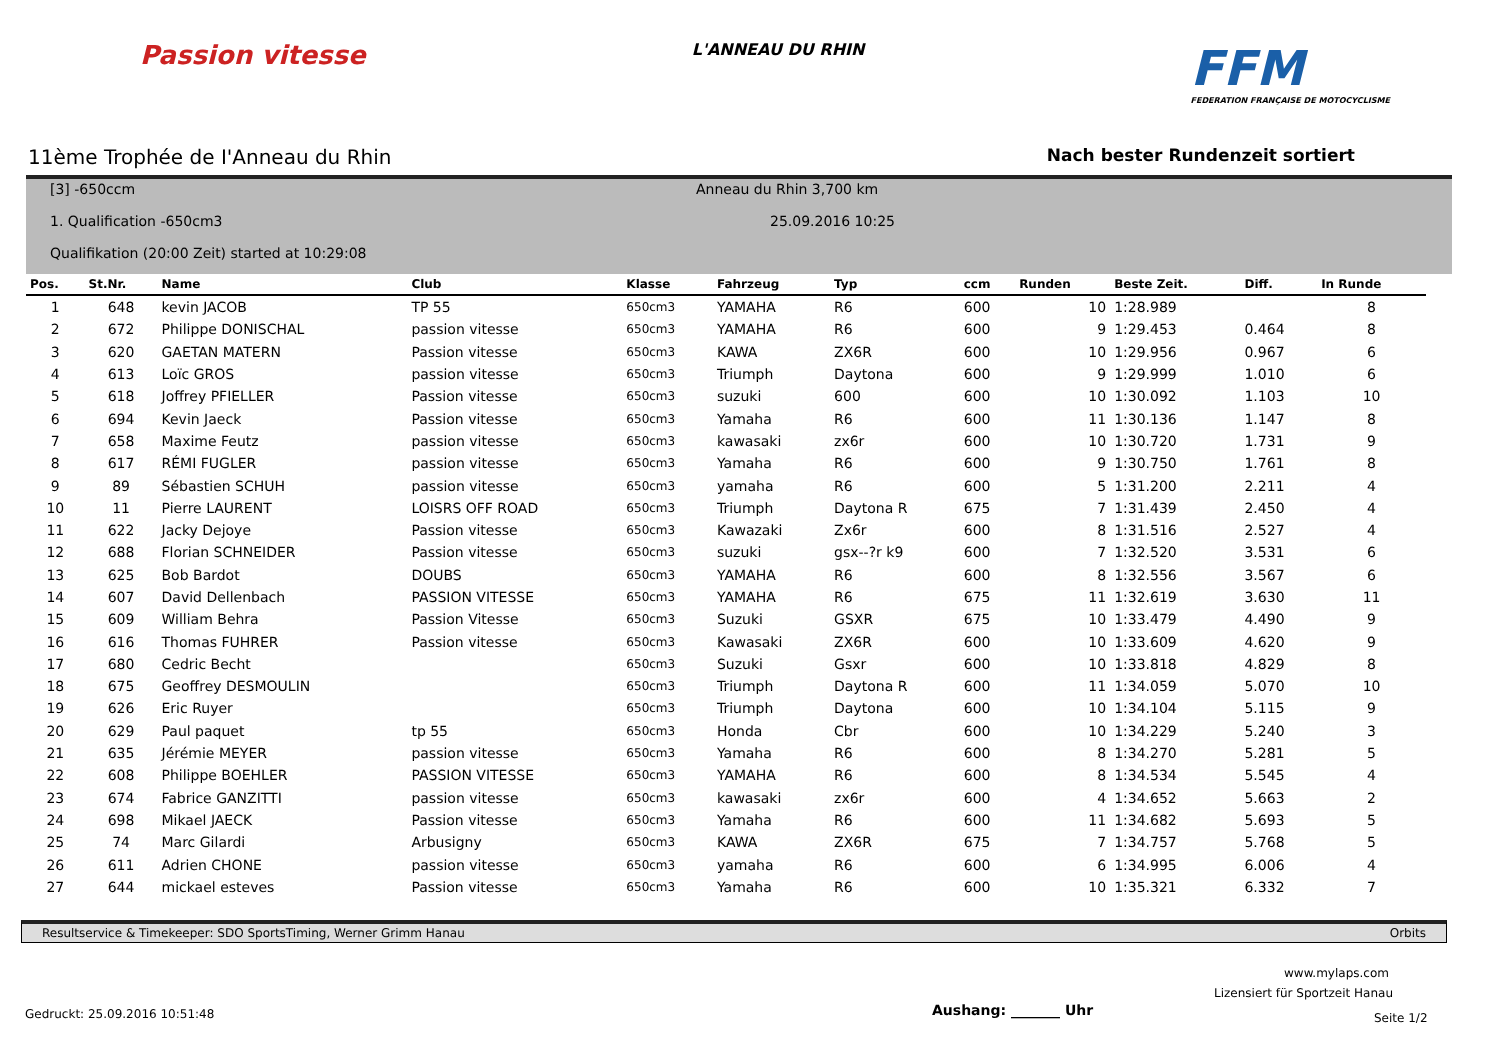Passion vitesse
L'ANNEAU DU RHIN
FFM
FEDERATION FRANÇAISE DE MOTOCYCLISME
11ème Trophée de I'Anneau du Rhin Nach bester Rundenzeit sortiert
[3] -650ccm
1. Qualification -650cm3
Qualifikation (20:00 Zeit) started at 10:29:08
Anneau du Rhin 3,700 km
25.09.2016 10:25
| Pos. | St.Nr. | Name | Club | Klasse | Fahrzeug | Typ | ccm | Runden | Beste Zeit. | Diff. | In Runde |
| --- | --- | --- | --- | --- | --- | --- | --- | --- | --- | --- | --- |
| 1 | 648 | kevin JACOB | TP 55 | 650cm3 | YAMAHA | R6 | 600 | 10 | 1:28.989 | | 8 |
| 2 | 672 | Philippe DONISCHAL | passion vitesse | 650cm3 | YAMAHA | R6 | 600 | 9 | 1:29.453 | 0.464 | 8 |
| 3 | 620 | GAETAN MATERN | Passion vitesse | 650cm3 | KAWA | ZX6R | 600 | 10 | 1:29.956 | 0.967 | 6 |
| 4 | 613 | Loïc GROS | passion vitesse | 650cm3 | Triumph | Daytona | 600 | 9 | 1:29.999 | 1.010 | 6 |
| 5 | 618 | Joffrey PFIELLER | Passion vitesse | 650cm3 | suzuki | 600 | 600 | 10 | 1:30.092 | 1.103 | 10 |
| 6 | 694 | Kevin Jaeck | Passion vitesse | 650cm3 | Yamaha | R6 | 600 | 11 | 1:30.136 | 1.147 | 8 |
| 7 | 658 | Maxime Feutz | passion vitesse | 650cm3 | kawasaki | zx6r | 600 | 10 | 1:30.720 | 1.731 | 9 |
| 8 | 617 | RÉMI FUGLER | passion vitesse | 650cm3 | Yamaha | R6 | 600 | 9 | 1:30.750 | 1.761 | 8 |
| 9 | 89 | Sébastien SCHUH | passion vitesse | 650cm3 | yamaha | R6 | 600 | 5 | 1:31.200 | 2.211 | 4 |
| 10 | 11 | Pierre LAURENT | LOISRS OFF ROAD | 650cm3 | Triumph | Daytona R | 675 | 7 | 1:31.439 | 2.450 | 4 |
| 11 | 622 | Jacky Dejoye | Passion vitesse | 650cm3 | Kawazaki | Zx6r | 600 | 8 | 1:31.516 | 2.527 | 4 |
| 12 | 688 | Florian SCHNEIDER | Passion vitesse | 650cm3 | suzuki | gsx--?r k9 | 600 | 7 | 1:32.520 | 3.531 | 6 |
| 13 | 625 | Bob Bardot | DOUBS | 650cm3 | YAMAHA | R6 | 600 | 8 | 1:32.556 | 3.567 | 6 |
| 14 | 607 | David Dellenbach | PASSION VITESSE | 650cm3 | YAMAHA | R6 | 675 | 11 | 1:32.619 | 3.630 | 11 |
| 15 | 609 | William Behra | Passion Vitesse | 650cm3 | Suzuki | GSXR | 675 | 10 | 1:33.479 | 4.490 | 9 |
| 16 | 616 | Thomas FUHRER | Passion vitesse | 650cm3 | Kawasaki | ZX6R | 600 | 10 | 1:33.609 | 4.620 | 9 |
| 17 | 680 | Cedric Becht | | 650cm3 | Suzuki | Gsxr | 600 | 10 | 1:33.818 | 4.829 | 8 |
| 18 | 675 | Geoffrey DESMOULIN | | 650cm3 | Triumph | Daytona R | 600 | 11 | 1:34.059 | 5.070 | 10 |
| 19 | 626 | Eric Ruyer | | 650cm3 | Triumph | Daytona | 600 | 10 | 1:34.104 | 5.115 | 9 |
| 20 | 629 | Paul paquet | tp 55 | 650cm3 | Honda | Cbr | 600 | 10 | 1:34.229 | 5.240 | 3 |
| 21 | 635 | Jérémie MEYER | passion vitesse | 650cm3 | Yamaha | R6 | 600 | 8 | 1:34.270 | 5.281 | 5 |
| 22 | 608 | Philippe BOEHLER | PASSION VITESSE | 650cm3 | YAMAHA | R6 | 600 | 8 | 1:34.534 | 5.545 | 4 |
| 23 | 674 | Fabrice GANZITTI | passion vitesse | 650cm3 | kawasaki | zx6r | 600 | 4 | 1:34.652 | 5.663 | 2 |
| 24 | 698 | Mikael JAECK | Passion vitesse | 650cm3 | Yamaha | R6 | 600 | 11 | 1:34.682 | 5.693 | 5 |
| 25 | 74 | Marc Gilardi | Arbusigny | 650cm3 | KAWA | ZX6R | 675 | 7 | 1:34.757 | 5.768 | 5 |
| 26 | 611 | Adrien CHONE | passion vitesse | 650cm3 | yamaha | R6 | 600 | 6 | 1:34.995 | 6.006 | 4 |
| 27 | 644 | mickael esteves | Passion vitesse | 650cm3 | Yamaha | R6 | 600 | 10 | 1:35.321 | 6.332 | 7 |
Resultservice & Timekeeper: SDO SportsTiming, Werner Grimm Hanau Orbits
www.mylaps.com
Lizensiert für Sportzeit Hanau
Gedruckt: 25.09.2016 10:51:48 Aushang: _______ Uhr Seite 1/2